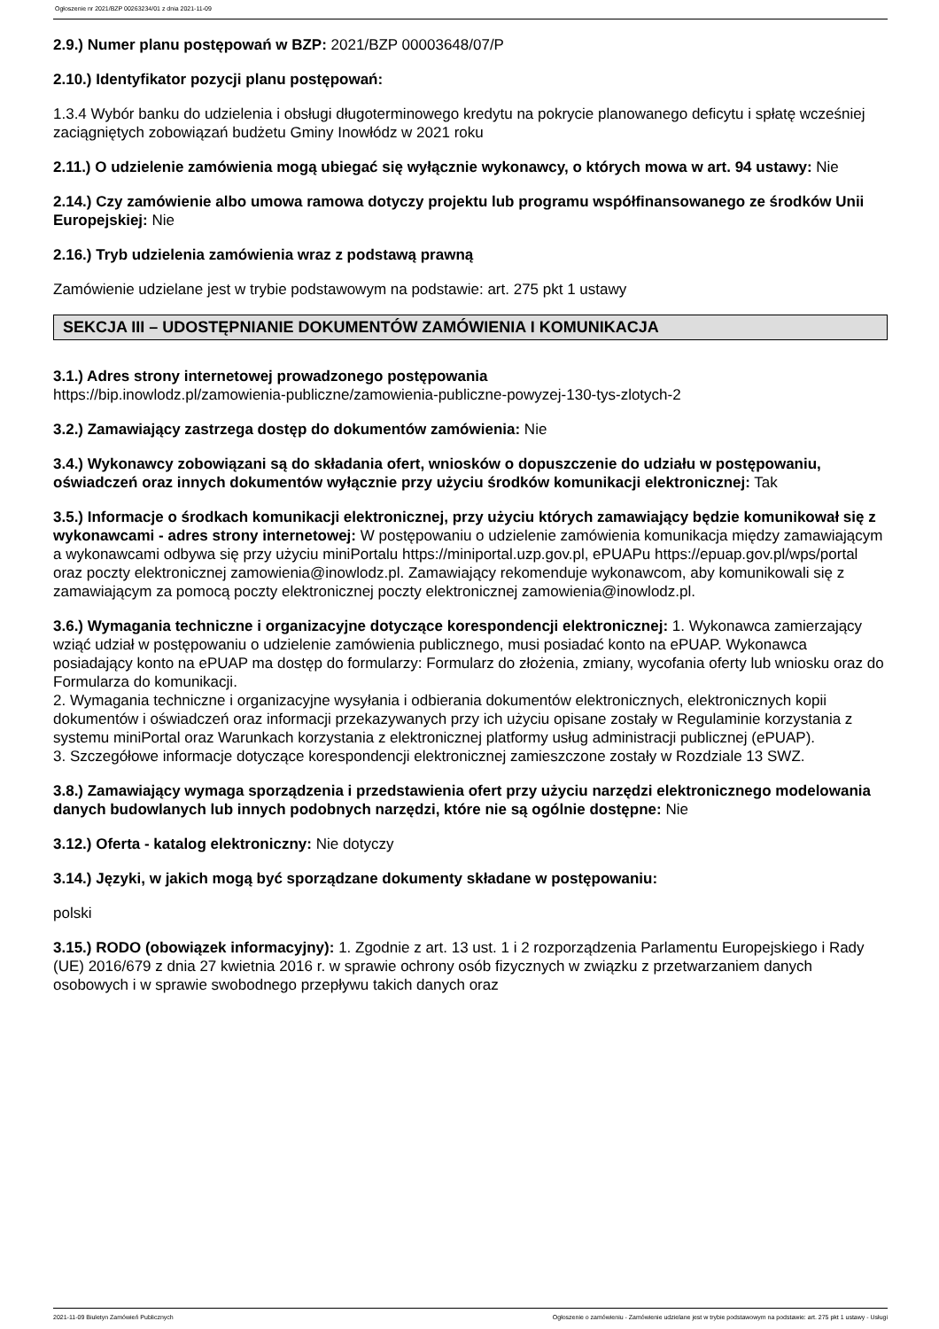Ogłoszenie nr 2021/BZP 00263234/01 z dnia 2021-11-09
2.9.) Numer planu postępowań w BZP: 2021/BZP 00003648/07/P
2.10.) Identyfikator pozycji planu postępowań:
1.3.4 Wybór banku do udzielenia i obsługi długoterminowego kredytu na pokrycie planowanego deficytu i spłatę wcześniej zaciągniętych zobowiązań budżetu Gminy Inowłódz w 2021 roku
2.11.) O udzielenie zamówienia mogą ubiegać się wyłącznie wykonawcy, o których mowa w art. 94 ustawy: Nie
2.14.) Czy zamówienie albo umowa ramowa dotyczy projektu lub programu współfinansowanego ze środków Unii Europejskiej: Nie
2.16.) Tryb udzielenia zamówienia wraz z podstawą prawną
Zamówienie udzielane jest w trybie podstawowym na podstawie: art. 275 pkt 1 ustawy
SEKCJA III – UDOSTĘPNIANIE DOKUMENTÓW ZAMÓWIENIA I KOMUNIKACJA
3.1.) Adres strony internetowej prowadzonego postępowania
https://bip.inowlodz.pl/zamowienia-publiczne/zamowienia-publiczne-powyzej-130-tys-zlotych-2
3.2.) Zamawiający zastrzega dostęp do dokumentów zamówienia: Nie
3.4.) Wykonawcy zobowiązani są do składania ofert, wniosków o dopuszczenie do udziału w postępowaniu, oświadczeń oraz innych dokumentów wyłącznie przy użyciu środków komunikacji elektronicznej: Tak
3.5.) Informacje o środkach komunikacji elektronicznej, przy użyciu których zamawiający będzie komunikował się z wykonawcami - adres strony internetowej: W postępowaniu o udzielenie zamówienia komunikacja między zamawiającym a wykonawcami odbywa się przy użyciu miniPortalu https://miniportal.uzp.gov.pl, ePUAPu https://epuap.gov.pl/wps/portal oraz poczty elektronicznej zamowienia@inowlodz.pl. Zamawiający rekomenduje wykonawcom, aby komunikowali się z zamawiającym za pomocą poczty elektronicznej poczty elektronicznej zamowienia@inowlodz.pl.
3.6.) Wymagania techniczne i organizacyjne dotyczące korespondencji elektronicznej: 1. Wykonawca zamierzający wziąć udział w postępowaniu o udzielenie zamówienia publicznego, musi posiadać konto na ePUAP. Wykonawca posiadający konto na ePUAP ma dostęp do formularzy: Formularz do złożenia, zmiany, wycofania oferty lub wniosku oraz do Formularza do komunikacji.
2. Wymagania techniczne i organizacyjne wysyłania i odbierania dokumentów elektronicznych, elektronicznych kopii dokumentów i oświadczeń oraz informacji przekazywanych przy ich użyciu opisane zostały w Regulaminie korzystania z systemu miniPortal oraz Warunkach korzystania z elektronicznej platformy usług administracji publicznej (ePUAP).
3. Szczegółowe informacje dotyczące korespondencji elektronicznej zamieszczone zostały w Rozdziale 13 SWZ.
3.8.) Zamawiający wymaga sporządzenia i przedstawienia ofert przy użyciu narzędzi elektronicznego modelowania danych budowlanych lub innych podobnych narzędzi, które nie są ogólnie dostępne: Nie
3.12.) Oferta - katalog elektroniczny: Nie dotyczy
3.14.) Języki, w jakich mogą być sporządzane dokumenty składane w postępowaniu:
polski
3.15.) RODO (obowiązek informacyjny): 1. Zgodnie z art. 13 ust. 1 i 2 rozporządzenia Parlamentu Europejskiego i Rady (UE) 2016/679 z dnia 27 kwietnia 2016 r. w sprawie ochrony osób fizycznych w związku z przetwarzaniem danych osobowych i w sprawie swobodnego przepływu takich danych oraz
2021-11-09 Biuletyn Zamówień Publicznych Ogłoszenie o zamówieniu - Zamówienie udzielane jest w trybie podstawowym na podstawie: art. 275 pkt 1 ustawy - Usługi